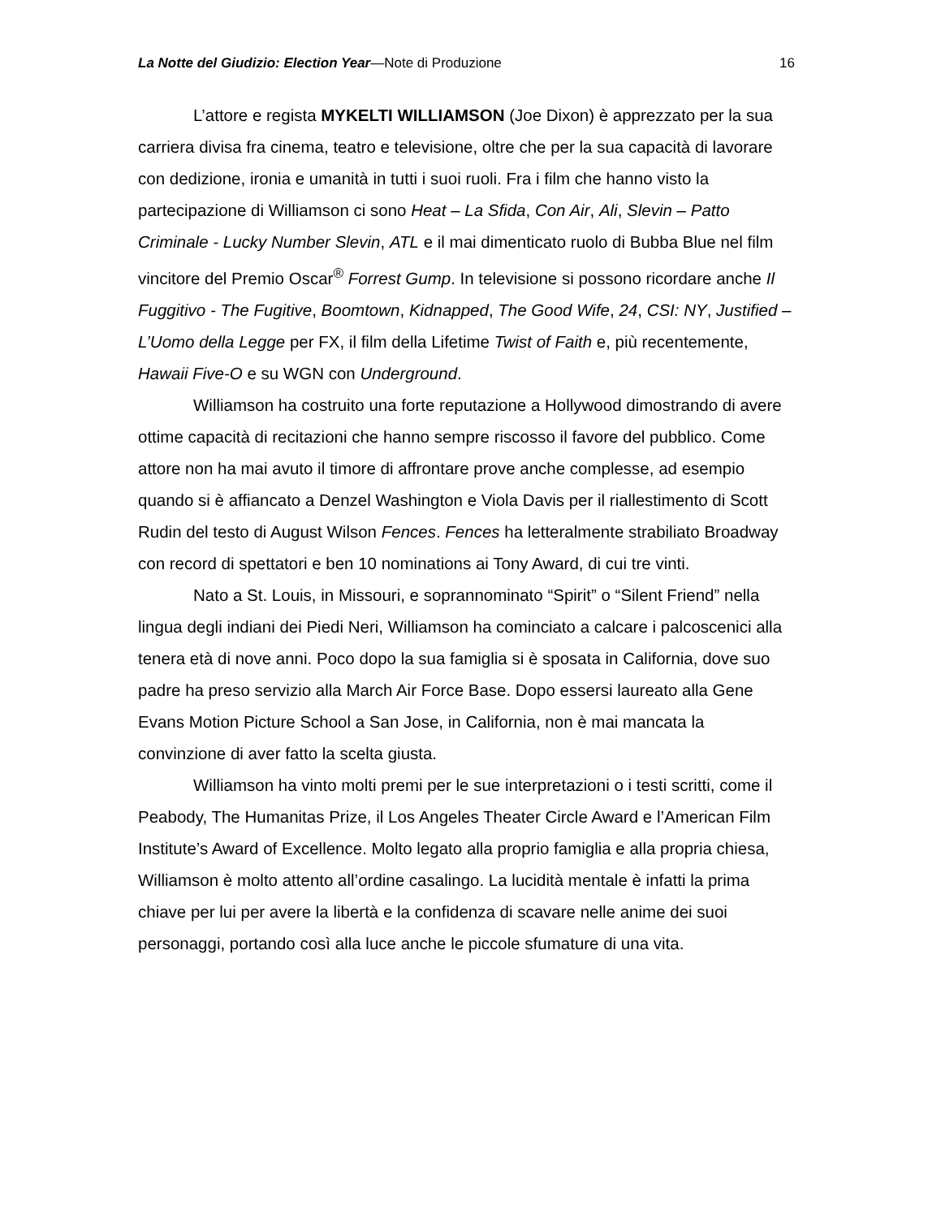La Notte del Giudizio: Election Year—Note di Produzione 16
L’attore e regista MYKELTI WILLIAMSON (Joe Dixon) è apprezzato per la sua carriera divisa fra cinema, teatro e televisione, oltre che per la sua capacità di lavorare con dedizione, ironia e umanità in tutti i suoi ruoli. Fra i film che hanno visto la partecipazione di Williamson ci sono Heat – La Sfida, Con Air, Ali, Slevin – Patto Criminale - Lucky Number Slevin, ATL e il mai dimenticato ruolo di Bubba Blue nel film vincitore del Premio Oscar<sup>®</sup> Forrest Gump. In televisione si possono ricordare anche Il Fuggitivo - The Fugitive, Boomtown, Kidnapped, The Good Wife, 24, CSI: NY, Justified – L’Uomo della Legge per FX, il film della Lifetime Twist of Faith e, più recentemente, Hawaii Five-O e su WGN con Underground.
Williamson ha costruito una forte reputazione a Hollywood dimostrando di avere ottime capacità di recitazioni che hanno sempre riscosso il favore del pubblico. Come attore non ha mai avuto il timore di affrontare prove anche complesse, ad esempio quando si è affiancato a Denzel Washington e Viola Davis per il riallestimento di Scott Rudin del testo di August Wilson Fences. Fences ha letteralmente strabiliato Broadway con record di spettatori e ben 10 nominations ai Tony Award, di cui tre vinti.
Nato a St. Louis, in Missouri, e soprannominato “Spirit” o “Silent Friend” nella lingua degli indiani dei Piedi Neri, Williamson ha cominciato a calcare i palcoscenici alla tenera età di nove anni. Poco dopo la sua famiglia si è sposata in California, dove suo padre ha preso servizio alla March Air Force Base. Dopo essersi laureato alla Gene Evans Motion Picture School a San Jose, in California, non è mai mancata la convinzione di aver fatto la scelta giusta.
Williamson ha vinto molti premi per le sue interpretazioni o i testi scritti, come il Peabody, The Humanitas Prize, il Los Angeles Theater Circle Award e l’American Film Institute’s Award of Excellence. Molto legato alla proprio famiglia e alla propria chiesa, Williamson è molto attento all’ordine casalingo. La lucidità mentale è infatti la prima chiave per lui per avere la libertà e la confidenza di scavare nelle anime dei suoi personaggi, portando così alla luce anche le piccole sfumature di una vita.